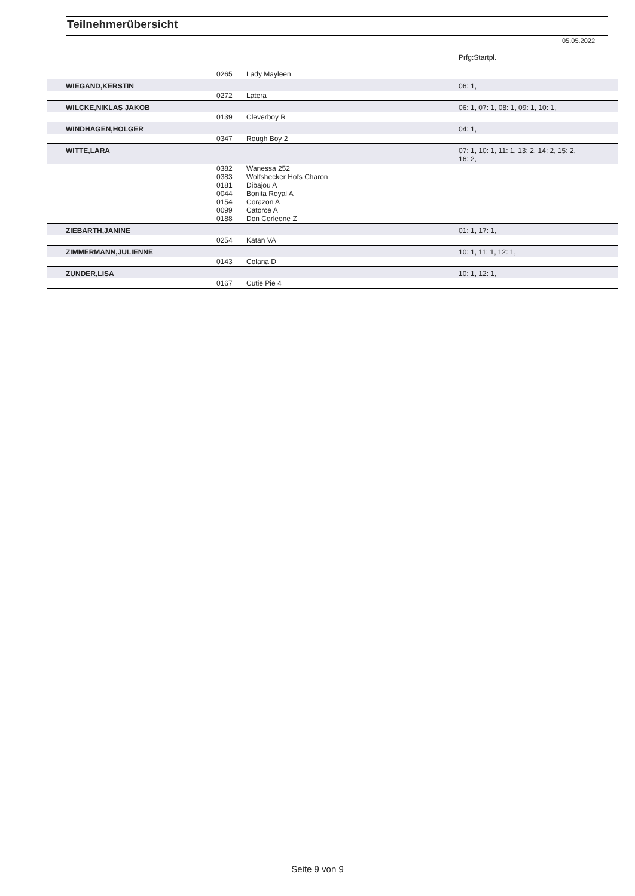Teilnehmerübersicht
05.05.2022
| | | | Prfg:Startpl. |
| | 0265 | Lady Mayleen | |
| WIEGAND,KERSTIN | | | 06: 1, |
| | 0272 | Latera | |
| WILCKE,NIKLAS JAKOB | | | 06: 1, 07: 1, 08: 1, 09: 1, 10: 1, |
| | 0139 | Cleverboy R | |
| WINDHAGEN,HOLGER | | | 04: 1, |
| | 0347 | Rough Boy 2 | |
| WITTE,LARA | | | 07: 1, 10: 1, 11: 1, 13: 2, 14: 2, 15: 2, 16: 2, |
| | 0382 0383 0181 0044 0154 0099 0188 | Wanessa 252 Wolfshecker Hofs Charon Dibajou A Bonita Royal A Corazon A Catorce A Don Corleone Z | |
| ZIEBARTH,JANINE | | | 01: 1, 17: 1, |
| | 0254 | Katan VA | |
| ZIMMERMANN,JULIENNE | | | 10: 1, 11: 1, 12: 1, |
| | 0143 | Colana D | |
| ZUNDER,LISA | | | 10: 1, 12: 1, |
| | 0167 | Cutie Pie 4 | |
Seite 9 von 9